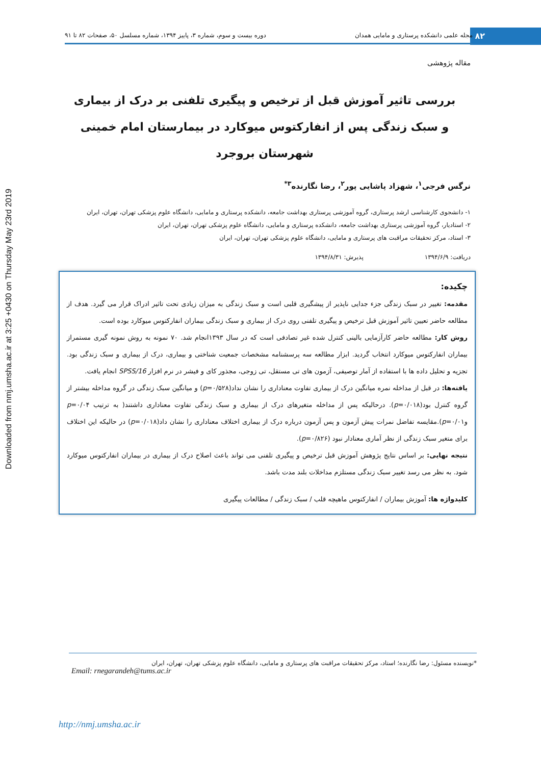Downloaded from nmj.umsha.ac.ir at 3:25 +0430 on Thursday May 23rd 2019
۸۲
مجله علمی دانشکده پرستاری و مامایی همدان دوره بیست و سوم، شماره ۳، پاییز ۱۳۹۴، شماره مسلسل ۵۰، صفحات ۸۲ تا ۹۱
مقاله پژوهشی
بررسی تاثیر آموزش قبل از ترخیص و پیگیری تلفنی بر درک از بیماری
و سبک زندگی پس از انفارکتوس میوکارد در بیمارستان امام خمینی
شهرستان بروجرد
نرگس فرجی<sup>۱</sup>، شهزاد پاشایی پور<sup>۲</sup>، رضا نگارنده<sup>۳*</sup>
۱- دانشجوی کارشناسی ارشد پرستاری، گروه آموزشی پرستاری بهداشت جامعه، دانشکده پرستاری و مامایی، دانشگاه علوم پزشکی تهران، تهران، ایران
۲- استادیار، گروه آموزشی پرستاری بهداشت جامعه، دانشکده پرستاری و مامایی، دانشگاه علوم پزشکی تهران، تهران، ایران
۳- استاد، مرکز تحقیقات مراقبت های پرستاری و مامایی، دانشگاه علوم پزشکی تهران، تهران، ایران
دریافت: ۱۳۹۴/۶/۹ پذیرش: ۱۳۹۴/۸/۳۱
چکیده:
مقدمه: تغییر در سبک زندگی جزء جدایی ناپذیر از پیشگیری قلبی است و سبک زندگی به میزان زیادی تحت تاثیر ادراک قرار می گیرد. هدف از مطالعه حاضر تعیین تاثیر آموزش قبل ترخیص و پیگیری تلفنی روی درک از بیماری و سبک زندگی بیماران انفارکتوس میوکارد بوده است.
روش کار: مطالعه حاضر کارآزمایی بالینی کنترل شده غیر تصادفی است که در سال ۱۳۹۳انجام شد. ۷۰ نمونه به روش نمونه گیری مستمراز بیماران انفارکتوس میوکارد انتخاب گردید. ابزار مطالعه سه پرسشنامه مشخصات جمعیت شناختی و بیماری، درک از بیماری و سبک زندگی بود. تجزیه و تحلیل داده ها با استفاده از آمار توصیفی، آزمون های تی مستقل، تی زوجی، مجذور کای و فیشر در نرم افزار SPSS/16 انجام یافت.
یافته‌ها: در قبل از مداخله نمره میانگین درک از بیماری تفاوت معناداری را نشان نداد(p=۰/۵۲۸) و میانگین سبک زندگی در گروه مداخله بیشتر از گروه کنترل بود(p=۰/۰۱۸). درحالیکه پس از مداخله متغیرهای درک از بیماری و سبک زندگی تفاوت معناداری داشتند( به ترتیب p=۰/۰۴ وp=۰/۰۱).مقایسه تفاضل نمرات پیش آزمون و پس آزمون درباره درک از بیماری اختلاف معناداری را نشان داد(p=۰/۰۱۸) در حالیکه این اختلاف برای متغیر سبک زندگی از نظر آماری معنادار نبود (p=۰/۸۲۶).
نتیجه نهایی: بر اساس نتایج پژوهش آموزش قبل ترخیص و پیگیری تلفنی می تواند باعث اصلاح درک از بیماری در بیماران انفارکتوس میوکارد شود. به نظر می رسد تغییر سبک زندگی مستلزم مداخلات بلند مدت باشد.
کلیدواژه ها: آموزش بیماران / انفارکتوس ماهیچه قلب / سبک زندگی / مطالعات پیگیری
*نویسنده مسئول: رضا نگارنده؛ استاد، مرکز تحقیقات مراقبت های پرستاری و مامایی، دانشگاه علوم پزشکی تهران، تهران، ایران
Email: rnegarandeh@tums.ac.ir
http://nmj.umsha.ac.ir